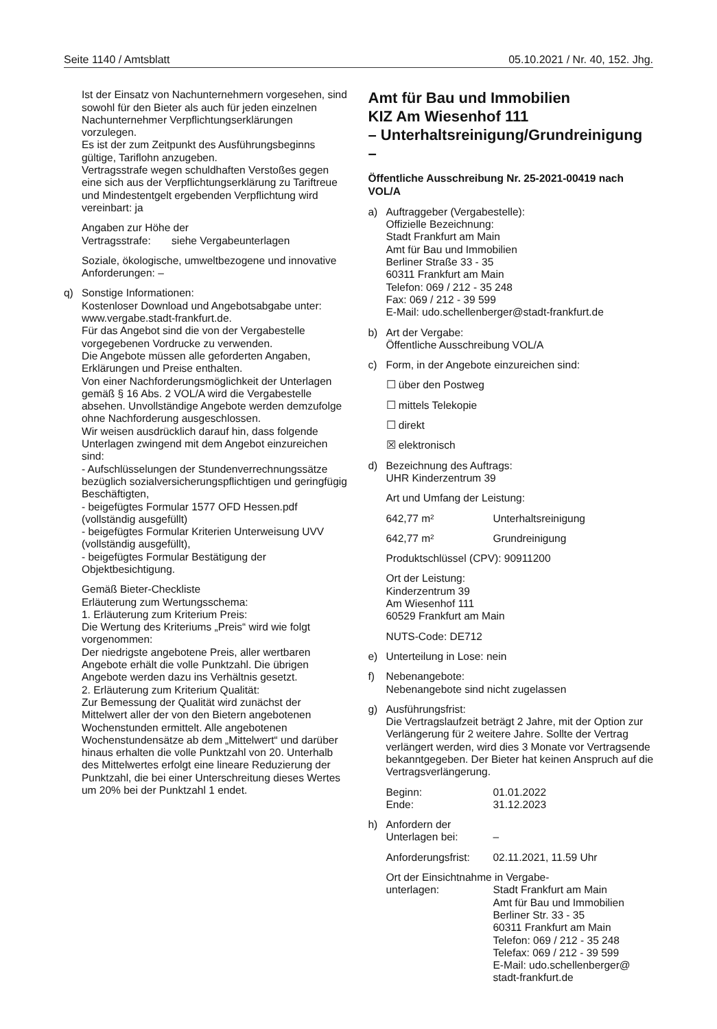Seite 1140 / Amtsblatt 05.10.2021 / Nr. 40, 152. Jhg.
Ist der Einsatz von Nachunternehmern vorgesehen, sind sowohl für den Bieter als auch für jeden einzelnen Nachunternehmer Verpflichtungserklärungen vorzulegen.
Es ist der zum Zeitpunkt des Ausführungsbeginns gültige, Tariflohn anzugeben.
Vertragsstrafe wegen schuldhaften Verstoßes gegen eine sich aus der Verpflichtungserklärung zu Tariftreue und Mindestentgelt ergebenden Verpflichtung wird vereinbart: ja
Angaben zur Höhe der
Vertragsstrafe: siehe Vergabeunterlagen
Soziale, ökologische, umweltbezogene und innovative Anforderungen: –
q) Sonstige Informationen:
Kostenloser Download und Angebotsabgabe unter: www.vergabe.stadt-frankfurt.de.
Für das Angebot sind die von der Vergabestelle vorgegebenen Vordrucke zu verwenden.
Die Angebote müssen alle geforderten Angaben, Erklärungen und Preise enthalten.
Von einer Nachforderungsmöglichkeit der Unterlagen gemäß § 16 Abs. 2 VOL/A wird die Vergabestelle absehen. Unvollständige Angebote werden demzufolge ohne Nachforderung ausgeschlossen.
Wir weisen ausdrücklich darauf hin, dass folgende Unterlagen zwingend mit dem Angebot einzureichen sind:
- Aufschlüsselungen der Stundenverrechnungssätze bezüglich sozialversicherungspflichtigen und geringfügig Beschäftigten,
- beigefügtes Formular 1577 OFD Hessen.pdf (vollständig ausgefüllt)
- beigefügtes Formular Kriterien Unterweisung UVV (vollständig ausgefüllt),
- beigefügtes Formular Bestätigung der Objektbesichtigung.
Gemäß Bieter-Checkliste
Erläuterung zum Wertungsschema:
1. Erläuterung zum Kriterium Preis:
Die Wertung des Kriteriums „Preis“ wird wie folgt vorgenommen:
Der niedrigste angebotene Preis, aller wertbaren Angebote erhält die volle Punktzahl. Die übrigen Angebote werden dazu ins Verhältnis gesetzt.
2. Erläuterung zum Kriterium Qualität:
Zur Bemessung der Qualität wird zunächst der Mittelwert aller der von den Bietern angebotenen Wochenstunden ermittelt. Alle angebotenen Wochenstundensätze ab dem „Mittelwert“ und darüber hinaus erhalten die volle Punktzahl von 20. Unterhalb des Mittelwertes erfolgt eine lineare Reduzierung der Punktzahl, die bei einer Unterschreitung dieses Wertes um 20% bei der Punktzahl 1 endet.
Amt für Bau und Immobilien
KIZ Am Wiesenhof 111
– Unterhaltsreinigung/Grund­reinigung –
Öffentliche Ausschreibung Nr. 25-2021-00419 nach VOL/A
a) Auftraggeber (Vergabestelle):
Offizielle Bezeichnung:
Stadt Frankfurt am Main
Amt für Bau und Immobilien
Berliner Straße 33 - 35
60311 Frankfurt am Main
Telefon: 069 / 212 - 35 248
Fax: 069 / 212 - 39 599
E-Mail: udo.schellenberger@stadt-frankfurt.de
b) Art der Vergabe:
Öffentliche Ausschreibung VOL/A
c) Form, in der Angebote einzureichen sind:
☐ über den Postweg
☐ mittels Telekopie
☐ direkt
☒ elektronisch
d) Bezeichnung des Auftrags:
UHR Kinderzentrum 39
Art und Umfang der Leistung:
642,77 m² Unterhaltsreinigung
642,77 m² Grundreinigung
Produktschlüssel (CPV): 90911200
Ort der Leistung:
Kinderzentrum 39
Am Wiesenhof 111
60529 Frankfurt am Main
NUTS-Code: DE712
e) Unterteilung in Lose: nein
f) Nebenangebote:
Nebenangebote sind nicht zugelassen
g) Ausführungsfrist:
Die Vertragslaufzeit beträgt 2 Jahre, mit der Option zur Verlängerung für 2 weitere Jahre. Sollte der Vertrag verlängert werden, wird dies 3 Monate vor Vertragsende bekanntgegeben. Der Bieter hat keinen Anspruch auf die Vertragsverlängerung.
Beginn: 01.01.2022
Ende: 31.12.2023
h) Anfordern der
Unterlagen bei: –
Anforderungsfrist: 02.11.2021, 11.59 Uhr
Ort der Einsichtnahme in Vergabe-
unterlagen: Stadt Frankfurt am Main
Amt für Bau und Immobilien
Berliner Str. 33 - 35
60311 Frankfurt am Main
Telefon: 069 / 212 - 35 248
Telefax: 069 / 212 - 39 599
E-Mail: udo.schellenberger@
stadt-frankfurt.de